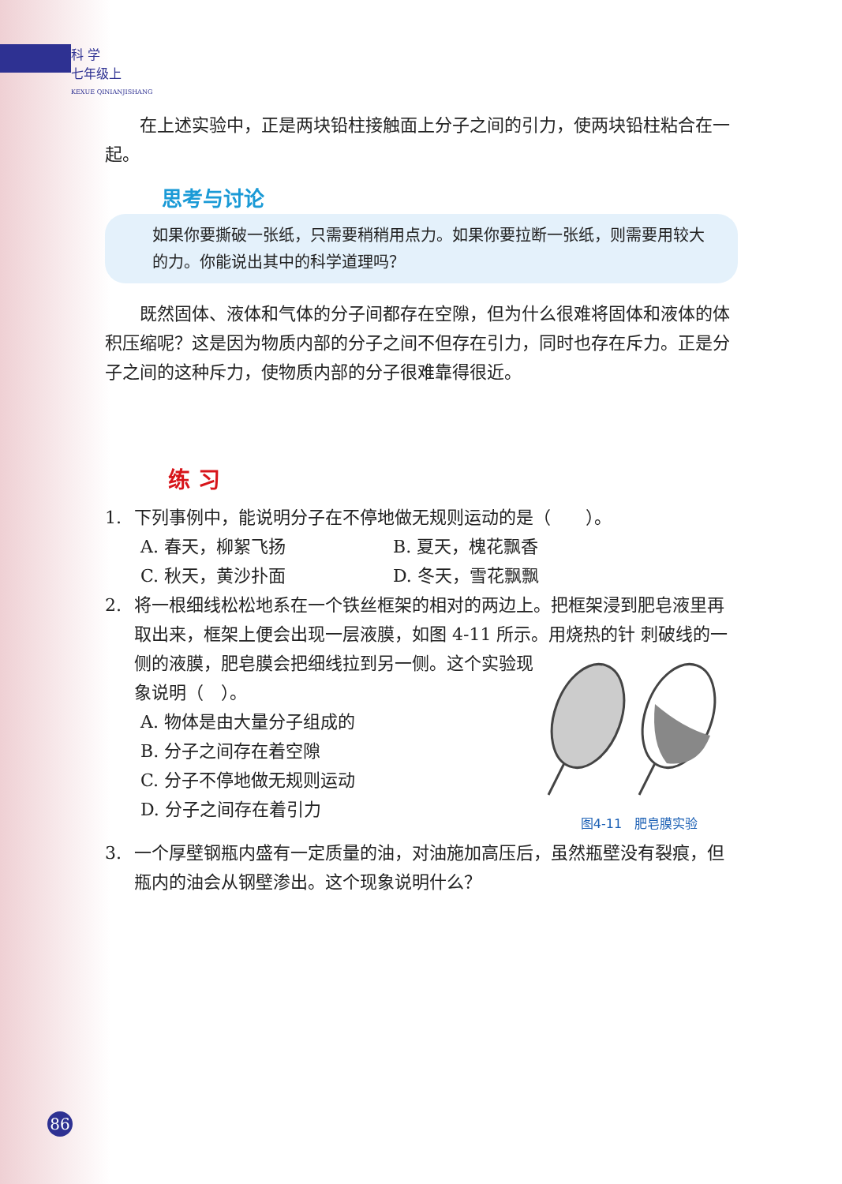科 学
七年级上
KEXUE QINIANJISHANG
在上述实验中，正是两块铅柱接触面上分子之间的引力，使两块铅柱粘合在一起。
思考与讨论
如果你要撕破一张纸，只需要稍稍用点力。如果你要拉断一张纸，则需要用较大的力。你能说出其中的科学道理吗？
既然固体、液体和气体的分子间都存在空隙，但为什么很难将固体和液体的体积压缩呢？这是因为物质内部的分子之间不但存在引力，同时也存在斥力。正是分子之间的这种斥力，使物质内部的分子很难靠得很近。
练 习
1. 下列事例中，能说明分子在不停地做无规则运动的是（　　）。
A. 春天，柳絮飞扬 B. 夏天，槐花飘香
C. 秋天，黄沙扑面 D. 冬天，雪花飘飘
2. 将一根细线松松地系在一个铁丝框架的相对的两边上。把框架浸到肥皂液里再取出来，框架上便会出现一层液膜，如图 4-11 所示。用烧热的针
图4-11　肥皂膜实验
刺破线的一侧的液膜，肥皂膜会把细线拉到另一侧。这个实验现象说明（　）。
A. 物体是由大量分子组成的
B. 分子之间存在着空隙
C. 分子不停地做无规则运动
D. 分子之间存在着引力
3. 一个厚壁钢瓶内盛有一定质量的油，对油施加高压后，虽然瓶壁没有裂痕，但瓶内的油会从钢壁渗出。这个现象说明什么？
86